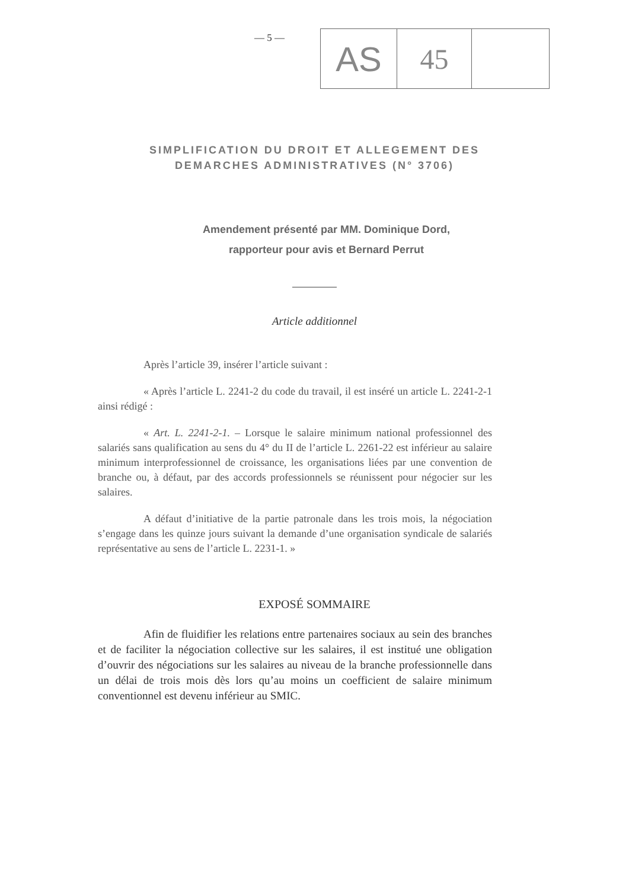— 5 —
AS
45
SIMPLIFICATION DU DROIT ET ALLEGEMENT DES
DEMARCHES ADMINISTRATIVES (N° 3706)
Amendement présenté par MM. Dominique Dord,
rapporteur pour avis et Bernard Perrut
Article additionnel
Après l’article 39, insérer l’article suivant :
« Après l’article L. 2241-2 du code du travail, il est inséré un article L. 2241-2-1 ainsi rédigé :
« Art. L. 2241-2-1. – Lorsque le salaire minimum national professionnel des salariés sans qualification au sens du 4° du II de l’article L. 2261-22 est inférieur au salaire minimum interprofessionnel de croissance, les organisations liées par une convention de branche ou, à défaut, par des accords professionnels se réunissent pour négocier sur les salaires.
A défaut d’initiative de la partie patronale dans les trois mois, la négociation s’engage dans les quinze jours suivant la demande d’une organisation syndicale de salariés représentative au sens de l’article L. 2231-1. »
EXPOSÉ SOMMAIRE
Afin de fluidifier les relations entre partenaires sociaux au sein des branches et de faciliter la négociation collective sur les salaires, il est institué une obligation d’ouvrir des négociations sur les salaires au niveau de la branche professionnelle dans un délai de trois mois dès lors qu’au moins un coefficient de salaire minimum conventionnel est devenu inférieur au SMIC.